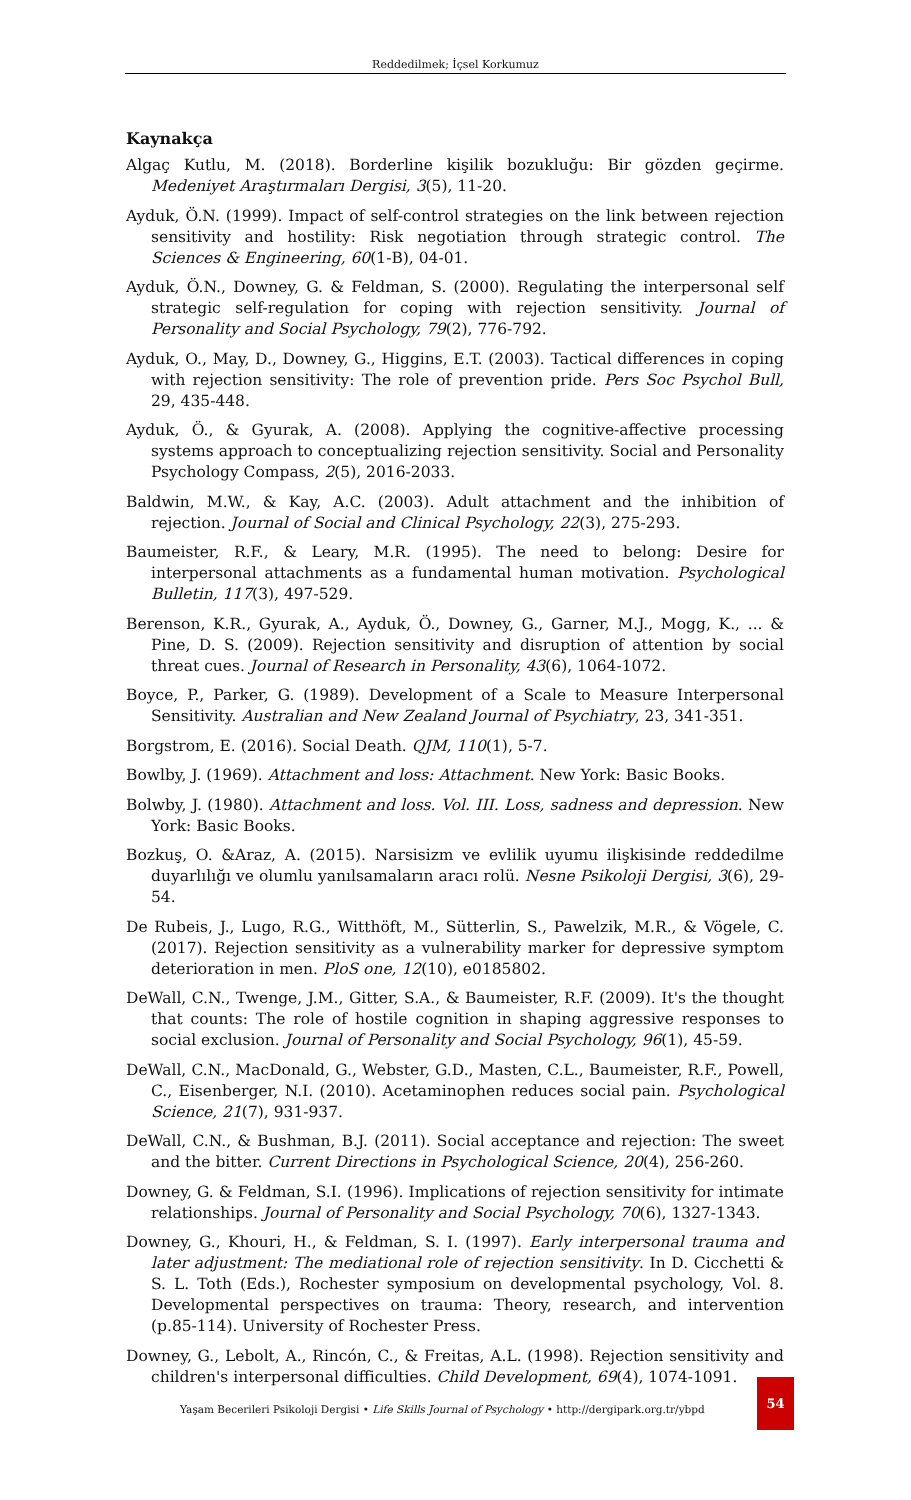Reddedilmek; İçsel Korkumuz
Kaynakça
Algaç Kutlu, M. (2018). Borderline kişilik bozukluğu: Bir gözden geçirme. Medeniyet Araştırmaları Dergisi, 3(5), 11-20.
Ayduk, Ö.N. (1999). Impact of self-control strategies on the link between rejection sensitivity and hostility: Risk negotiation through strategic control. The Sciences & Engineering, 60(1-B), 04-01.
Ayduk, Ö.N., Downey, G. & Feldman, S. (2000). Regulating the interpersonal self strategic self-regulation for coping with rejection sensitivity. Journal of Personality and Social Psychology, 79(2), 776-792.
Ayduk, O., May, D., Downey, G., Higgins, E.T. (2003). Tactical differences in coping with rejection sensitivity: The role of prevention pride. Pers Soc Psychol Bull, 29, 435-448.
Ayduk, Ö., & Gyurak, A. (2008). Applying the cognitive-affective processing systems approach to conceptualizing rejection sensitivity. Social and Personality Psychology Compass, 2(5), 2016-2033.
Baldwin, M.W., & Kay, A.C. (2003). Adult attachment and the inhibition of rejection. Journal of Social and Clinical Psychology, 22(3), 275-293.
Baumeister, R.F., & Leary, M.R. (1995). The need to belong: Desire for interpersonal attachments as a fundamental human motivation. Psychological Bulletin, 117(3), 497-529.
Berenson, K.R., Gyurak, A., Ayduk, Ö., Downey, G., Garner, M.J., Mogg, K., ... & Pine, D. S. (2009). Rejection sensitivity and disruption of attention by social threat cues. Journal of Research in Personality, 43(6), 1064-1072.
Boyce, P., Parker, G. (1989). Development of a Scale to Measure Interpersonal Sensitivity. Australian and New Zealand Journal of Psychiatry, 23, 341-351.
Borgstrom, E. (2016). Social Death. QJM, 110(1), 5-7.
Bowlby, J. (1969). Attachment and loss: Attachment. New York: Basic Books.
Bolwby, J. (1980). Attachment and loss. Vol. III. Loss, sadness and depression. New York: Basic Books.
Bozkuş, O. &Araz, A. (2015). Narsisizm ve evlilik uyumu ilişkisinde reddedilme duyarlılığı ve olumlu yanılsamaların aracı rolü. Nesne Psikoloji Dergisi, 3(6), 29- 54.
De Rubeis, J., Lugo, R.G., Witthöft, M., Sütterlin, S., Pawelzik, M.R., & Vögele, C. (2017). Rejection sensitivity as a vulnerability marker for depressive symptom deterioration in men. PloS one, 12(10), e0185802.
DeWall, C.N., Twenge, J.M., Gitter, S.A., & Baumeister, R.F. (2009). It's the thought that counts: The role of hostile cognition in shaping aggressive responses to social exclusion. Journal of Personality and Social Psychology, 96(1), 45-59.
DeWall, C.N., MacDonald, G., Webster, G.D., Masten, C.L., Baumeister, R.F., Powell, C., Eisenberger, N.I. (2010). Acetaminophen reduces social pain. Psychological Science, 21(7), 931-937.
DeWall, C.N., & Bushman, B.J. (2011). Social acceptance and rejection: The sweet and the bitter. Current Directions in Psychological Science, 20(4), 256-260.
Downey, G. & Feldman, S.I. (1996). Implications of rejection sensitivity for intimate relationships. Journal of Personality and Social Psychology, 70(6), 1327-1343.
Downey, G., Khouri, H., & Feldman, S. I. (1997). Early interpersonal trauma and later adjustment: The mediational role of rejection sensitivity. In D. Cicchetti & S. L. Toth (Eds.), Rochester symposium on developmental psychology, Vol. 8. Developmental perspectives on trauma: Theory, research, and intervention (p.85-114). University of Rochester Press.
Downey, G., Lebolt, A., Rincón, C., & Freitas, A.L. (1998). Rejection sensitivity and children's interpersonal difficulties. Child Development, 69(4), 1074-1091.
Yaşam Becerileri Psikoloji Dergisi • Life Skills Journal of Psychology • http://dergipark.org.tr/ybpd
54